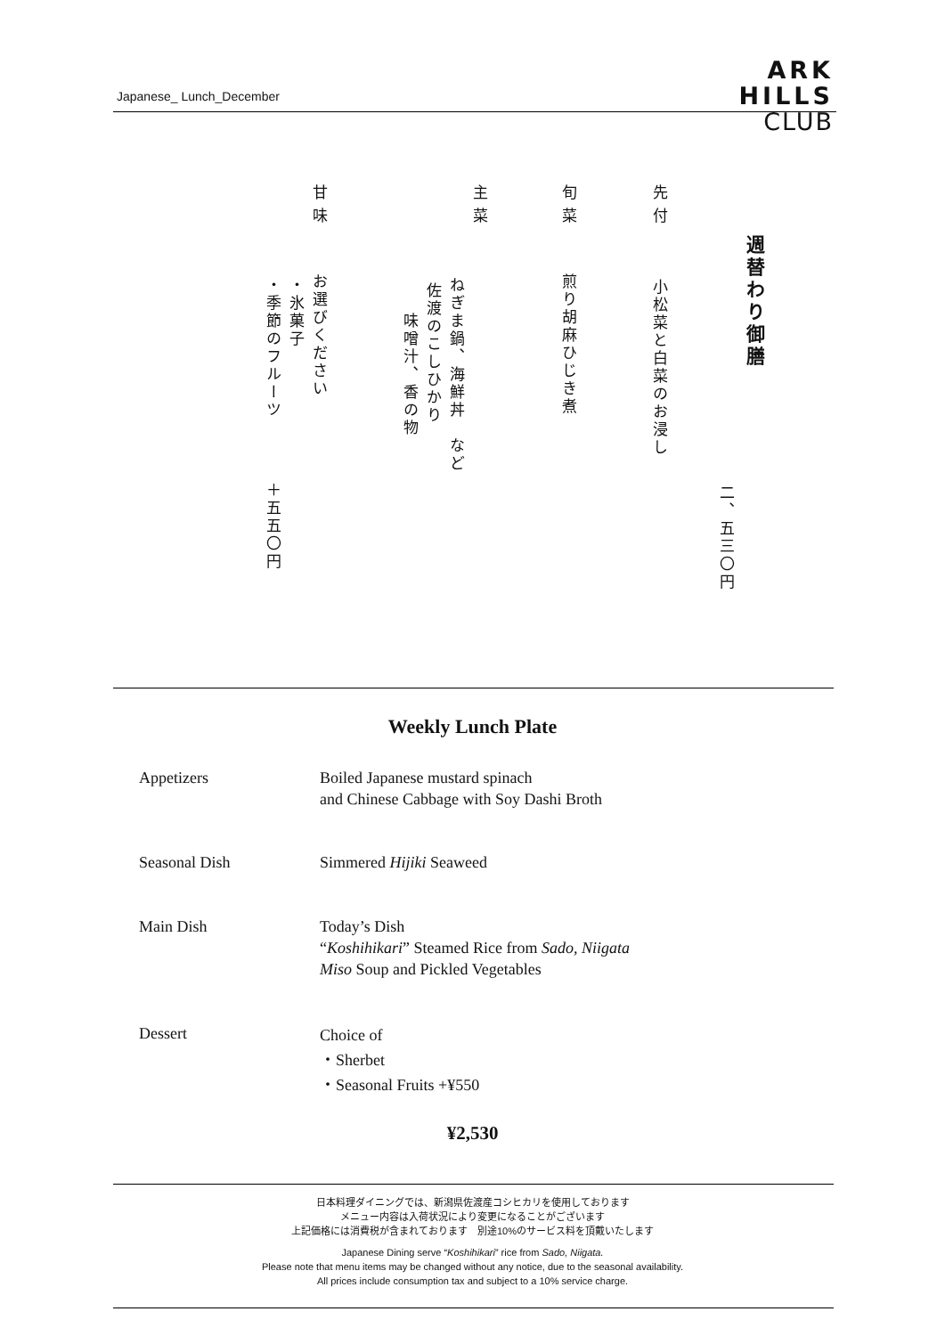Japanese_ Lunch_December
ARK
HILLS
CLUB
週替わり御膳
二、五三〇円
先付
小松菜と白菜のお浸し
旬菜
煎り胡麻ひじき煮
主菜
ねぎま鍋、海鮮丼　など
佐渡のこしひかり
味噌汁、香の物
甘味
お選びください
・氷菓子
・季節のフルーツ
＋五五〇円
Weekly Lunch Plate
Appetizers Boiled Japanese mustard spinach
and Chinese Cabbage with Soy Dashi Broth
Seasonal Dish Simmered Hijiki Seaweed
Main Dish Today’s Dish
“Koshihikari” Steamed Rice from Sado, Niigata
Miso Soup and Pickled Vegetables
Dessert
Choice of
・Sherbet
・Seasonal Fruits +¥550
¥2,530
日本料理ダイニングでは、新潟県佐渡産コシヒカリを使用しております
メニュー内容は入荷状況により変更になることがございます
上記価格には消費税が含まれております　別途10%のサービス料を頂戴いたします
Japanese Dining serve “Koshihikari” rice from Sado, Niigata.
Please note that menu items may be changed without any notice, due to the seasonal availability.
All prices include consumption tax and subject to a 10% service charge.